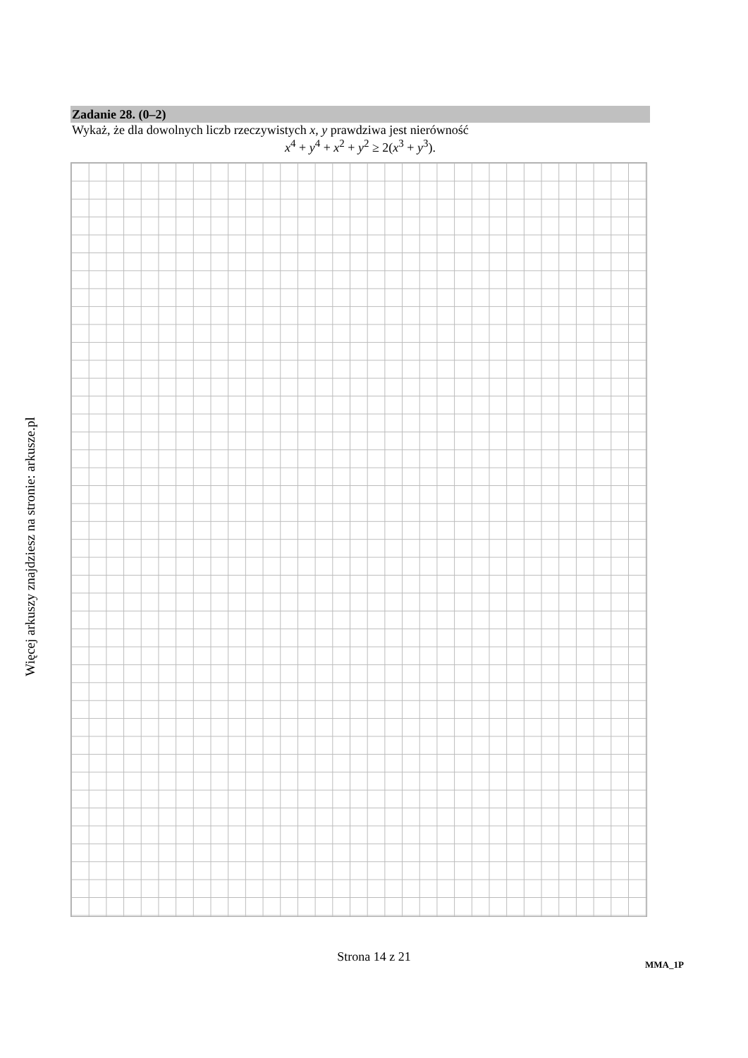Więcej arkuszy znajdziesz na stronie: arkusze.pl
Zadanie 28. (0–2)
Wykaż, że dla dowolnych liczb rzeczywistych x, y prawdziwa jest nierówność
x<sup>4</sup> + y<sup>4</sup> + x<sup>2</sup> + y<sup>2</sup> ≥ 2(x<sup>3</sup> + y<sup>3</sup>).
Strona 14 z 21
MMA_1P